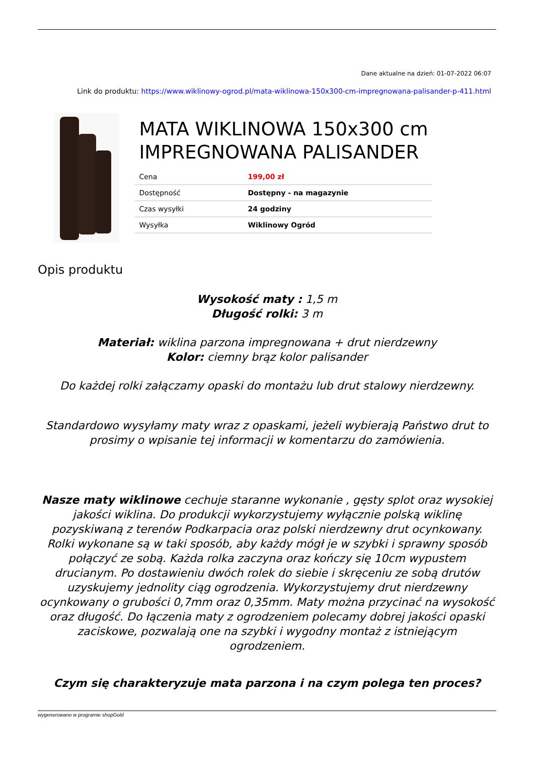Dane aktualne na dzień: 01-07-2022 06:07
Link do produktu: https://www.wiklinowy-ogrod.pl/mata-wiklinowa-150x300-cm-impregnowana-palisander-p-411.html
MATA WIKLINOWA 150x300 cm IMPREGNOWANA PALISANDER
| Cena | 199,00 zł |
| Dostępność | Dostępny - na magazynie |
| Czas wysyłki | 24 godziny |
| Wysyłka | Wiklinowy Ogród |
Opis produktu
Wysokość maty : 1,5 m
Długość rolki: 3 m
Materiał: wiklina parzona impregnowana + drut nierdzewny
Kolor: ciemny brąz kolor palisander
Do każdej rolki załączamy opaski do montażu lub drut stalowy nierdzewny.
Standardowo wysyłamy maty wraz z opaskami, jeżeli wybierają Państwo drut to prosimy o wpisanie tej informacji w komentarzu do zamówienia.
Nasze maty wiklinowe cechuje staranne wykonanie , gęsty splot oraz wysokiej jakości wiklina. Do produkcji wykorzystujemy wyłącznie polską wiklinę pozyskiwaną z terenów Podkarpacia oraz polski nierdzewny drut ocynkowany. Rolki wykonane są w taki sposób, aby każdy mógł je w szybki i sprawny sposób połączyć ze sobą. Każda rolka zaczyna oraz kończy się 10cm wypustem drucianym. Po dostawieniu dwóch rolek do siebie i skręceniu ze sobą drutów uzyskujemy jednolity ciąg ogrodzenia. Wykorzystujemy drut nierdzewny ocynkowany o grubości 0,7mm oraz 0,35mm. Maty można przycinać na wysokość oraz długość. Do łączenia maty z ogrodzeniem polecamy dobrej jakości opaski zaciskowe, pozwalają one na szybki i wygodny montaż z istniejącym ogrodzeniem.
Czym się charakteryzuje mata parzona i na czym polega ten proces?
wygenerowano w programie shopGold